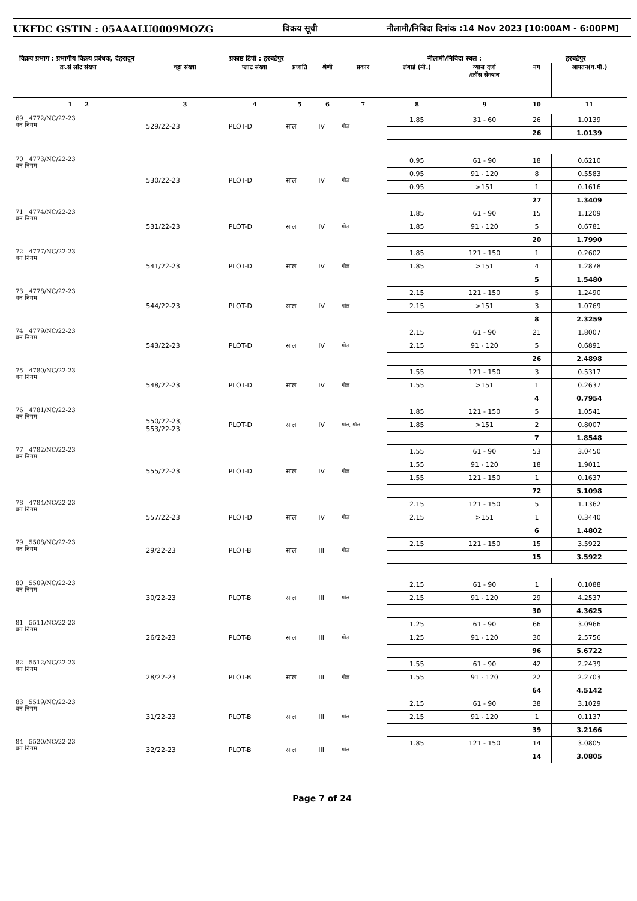UKFDC GSTIN : 05AAALU0009MOZG विक्रय सूची नीलामी/निविदा दिनांक :14 Nov 2023 [10:00AM - 6:00PM]
विक्रय प्रभाग : प्रभागीय विक्रय प्रबंधक, देहरादून प्रकाष्ठ डिपो : हरबर्टपुर नीलामी/निविदा स्थल : हरबर्टपुर
| क्र.सं लॉट संख्या | चट्टा संख्या | प्लाट संख्या | प्रजाति | श्रेणी | प्रकार | लंबाई (मी.) | व्यास दर्जा /क्रॉस सेक्शन | नग | आयतन(घ.मी.) |
| --- | --- | --- | --- | --- | --- | --- | --- | --- | --- |
| 1 2 | 3 | 4 | 5 | 6 | 7 | 8 | 9 | 10 | 11 |
| 69 4772/NC/22-23 वन निगम | 529/22-23 | PLOT-D | साल | IV | गोल | 1.85 | 31 - 60 | 26 | 1.0139 |
| | | | | | | | | 26 | 1.0139 |
| 70 4773/NC/22-23 वन निगम | 530/22-23 | PLOT-D | साल | IV | गोल | 0.95 | 61 - 90 | 18 | 0.6210 |
| | | | | | | 0.95 | 91 - 120 | 8 | 0.5583 |
| | | | | | | 0.95 | >151 | 1 | 0.1616 |
| | | | | | | | | 27 | 1.3409 |
| 71 4774/NC/22-23 वन निगम | 531/22-23 | PLOT-D | साल | IV | गोल | 1.85 | 61 - 90 | 15 | 1.1209 |
| | | | | | | 1.85 | 91 - 120 | 5 | 0.6781 |
| | | | | | | | | 20 | 1.7990 |
| 72 4777/NC/22-23 वन निगम | 541/22-23 | PLOT-D | साल | IV | गोल | 1.85 | 121 - 150 | 1 | 0.2602 |
| | | | | | | 1.85 | >151 | 4 | 1.2878 |
| | | | | | | | | 5 | 1.5480 |
| 73 4778/NC/22-23 वन निगम | 544/22-23 | PLOT-D | साल | IV | गोल | 2.15 | 121 - 150 | 5 | 1.2490 |
| | | | | | | 2.15 | >151 | 3 | 1.0769 |
| | | | | | | | | 8 | 2.3259 |
| 74 4779/NC/22-23 वन निगम | 543/22-23 | PLOT-D | साल | IV | गोल | 2.15 | 61 - 90 | 21 | 1.8007 |
| | | | | | | 2.15 | 91 - 120 | 5 | 0.6891 |
| | | | | | | | | 26 | 2.4898 |
| 75 4780/NC/22-23 वन निगम | 548/22-23 | PLOT-D | साल | IV | गोल | 1.55 | 121 - 150 | 3 | 0.5317 |
| | | | | | | 1.55 | >151 | 1 | 0.2637 |
| | | | | | | | | 4 | 0.7954 |
| 76 4781/NC/22-23 वन निगम | 550/22-23, 553/22-23 | PLOT-D | साल | IV | गोल, गोल | 1.85 | 121 - 150 | 5 | 1.0541 |
| | | | | | | 1.85 | >151 | 2 | 0.8007 |
| | | | | | | | | 7 | 1.8548 |
| 77 4782/NC/22-23 वन निगम | 555/22-23 | PLOT-D | साल | IV | गोल | 1.55 | 61 - 90 | 53 | 3.0450 |
| | | | | | | 1.55 | 91 - 120 | 18 | 1.9011 |
| | | | | | | 1.55 | 121 - 150 | 1 | 0.1637 |
| | | | | | | | | 72 | 5.1098 |
| 78 4784/NC/22-23 वन निगम | 557/22-23 | PLOT-D | साल | IV | गोल | 2.15 | 121 - 150 | 5 | 1.1362 |
| | | | | | | 2.15 | >151 | 1 | 0.3440 |
| | | | | | | | | 6 | 1.4802 |
| 79 5508/NC/22-23 वन निगम | 29/22-23 | PLOT-B | साल | III | गोल | 2.15 | 121 - 150 | 15 | 3.5922 |
| | | | | | | | | 15 | 3.5922 |
| 80 5509/NC/22-23 वन निगम | 30/22-23 | PLOT-B | साल | III | गोल | 2.15 | 61 - 90 | 1 | 0.1088 |
| | | | | | | 2.15 | 91 - 120 | 29 | 4.2537 |
| | | | | | | | | 30 | 4.3625 |
| 81 5511/NC/22-23 वन निगम | 26/22-23 | PLOT-B | साल | III | गोल | 1.25 | 61 - 90 | 66 | 3.0966 |
| | | | | | | 1.25 | 91 - 120 | 30 | 2.5756 |
| | | | | | | | | 96 | 5.6722 |
| 82 5512/NC/22-23 वन निगम | 28/22-23 | PLOT-B | साल | III | गोल | 1.55 | 61 - 90 | 42 | 2.2439 |
| | | | | | | 1.55 | 91 - 120 | 22 | 2.2703 |
| | | | | | | | | 64 | 4.5142 |
| 83 5519/NC/22-23 वन निगम | 31/22-23 | PLOT-B | साल | III | गोल | 2.15 | 61 - 90 | 38 | 3.1029 |
| | | | | | | 2.15 | 91 - 120 | 1 | 0.1137 |
| | | | | | | | | 39 | 3.2166 |
| 84 5520/NC/22-23 वन निगम | 32/22-23 | PLOT-B | साल | III | गोल | 1.85 | 121 - 150 | 14 | 3.0805 |
| | | | | | | | | 14 | 3.0805 |
Page 7 of 24